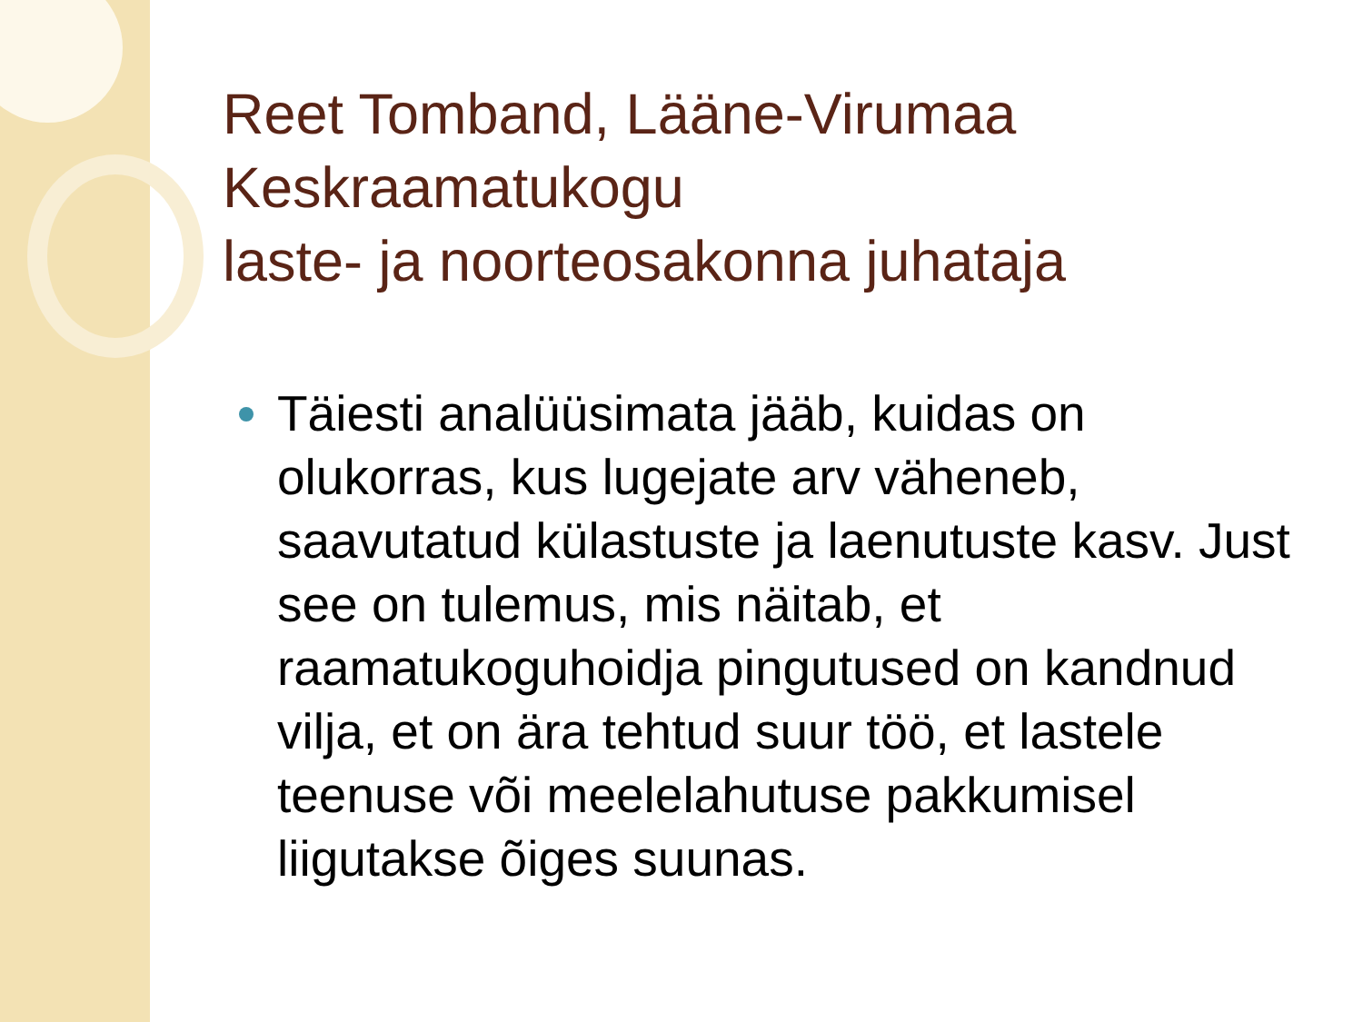Reet Tomband, Lääne-Virumaa Keskraamatukogu
laste- ja noorteosakonna juhataja
Täiesti analüüsimata jääb, kuidas on olukorras, kus lugejate arv väheneb, saavutatud külastuste ja laenutuste kasv. Just see on tulemus, mis näitab, et raamatukoguhoidja pingutused on kandnud vilja, et on ära tehtud suur töö, et lastele teenuse või meelelahutuse pakkumisel liigutakse õiges suunas.